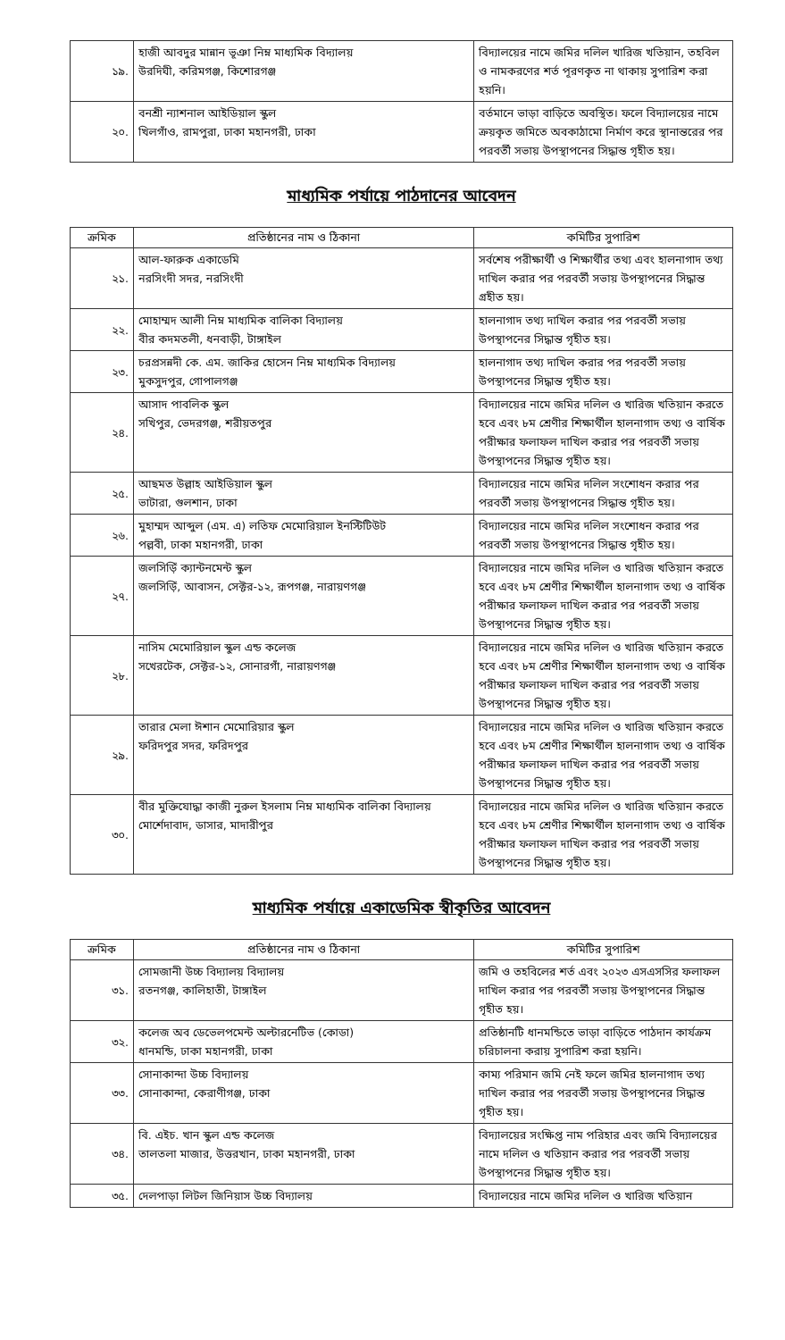| ১৯. | হাজী আবদুর মান্নান ভূঞা নিম্ন মাধ্যমিক বিদ্যালয় উরদিঘী, করিমগঞ্জ, কিশোরগঞ্জ | বিদ্যালয়ের নামে জমির দলিল খারিজ খতিয়ান, তহবিল ও নামকরণের শর্ত পূরণকৃত না থাকায় সুপারিশ করা হয়নি। |
| ২০. | বনশ্রী ন্যাশনাল আইডিয়াল স্কুল খিলগাঁও, রামপুরা, ঢাকা মহানগরী, ঢাকা | বর্তমানে ভাড়া বাড়িতে অবস্থিত। ফলে বিদ্যালয়ের নামে ক্রয়কৃত জমিতে অবকাঠামো নির্মাণ করে স্থানান্তরের পর পরবর্তী সভায় উপস্থাপনের সিদ্ধান্ত গৃহীত হয়। |
মাধ্যমিক পর্যায়ে পাঠদানের আবেদন
| ক্রমিক | প্রতিষ্ঠানের নাম ও ঠিকানা | কমিটির সুপারিশ |
| --- | --- | --- |
| ২১. | আল-ফারুক একাডেমি নরসিংদী সদর, নরসিংদী | সর্বশেষ পরীক্ষার্থী ও শিক্ষার্থীর তথ্য এবং হালনাগাদ তথ্য দাখিল করার পর পরবর্তী সভায় উপস্থাপনের সিদ্ধান্ত গ্রহীত হয়। |
| ২২. | মোহাম্মদ আলী নিম্ন মাধ্যমিক বালিকা বিদ্যালয় বীর কদমতলী, ধনবাড়ী, টাঙ্গাইল | হালনাগাদ তথ্য দাখিল করার পর পরবর্তী সভায় উপস্থাপনের সিদ্ধান্ত গৃহীত হয়। |
| ২৩. | চরপ্রসন্নদী কে. এম. জাকির হোসেন নিম্ন মাধ্যমিক বিদ্যালয় মুকসুদপুর, গোপালগঞ্জ | হালনাগাদ তথ্য দাখিল করার পর পরবর্তী সভায় উপস্থাপনের সিদ্ধান্ত গৃহীত হয়। |
| ২৪. | আসাদ পাবলিক স্কুল সখিপুর, ভেদরগঞ্জ, শরীয়তপুর | বিদ্যালয়ের নামে জমির দলিল ও খারিজ খতিয়ান করতে হবে এবং ৮ম শ্রেণীর শিক্ষার্থীল হালনাগাদ তথ্য ও বার্ষিক পরীক্ষার ফলাফল দাখিল করার পর পরবর্তী সভায় উপস্থাপনের সিদ্ধান্ত গৃহীত হয়। |
| ২৫. | আছমত উল্লাহ আইডিয়াল স্কুল ভাটারা, গুলশান, ঢাকা | বিদ্যালয়ের নামে জমির দলিল সংশোধন করার পর পরবর্তী সভায় উপস্থাপনের সিদ্ধান্ত গৃহীত হয়। |
| ২৬. | মুহাম্মদ আব্দুল (এম. এ) লতিফ মেমোরিয়াল ইনস্টিটিউট পল্লবী, ঢাকা মহানগরী, ঢাকা | বিদ্যালয়ের নামে জমির দলিল সংশোধন করার পর পরবর্তী সভায় উপস্থাপনের সিদ্ধান্ত গৃহীত হয়। |
| ২৭. | জলসিড়িঁ ক্যান্টনমেন্ট স্কুল জলসিড়িঁ, আবাসন, সেক্টর-১২, রূপগঞ্জ, নারায়ণগঞ্জ | বিদ্যালয়ের নামে জমির দলিল ও খারিজ খতিয়ান করতে হবে এবং ৮ম শ্রেণীর শিক্ষার্থীল হালনাগাদ তথ্য ও বার্ষিক পরীক্ষার ফলাফল দাখিল করার পর পরবর্তী সভায় উপস্থাপনের সিদ্ধান্ত গৃহীত হয়। |
| ২৮. | নাসিম মেমোরিয়াল স্কুল এন্ড কলেজ সখেরটেক, সেক্টর-১২, সোনারগাঁ, নারায়ণগঞ্জ | বিদ্যালয়ের নামে জমির দলিল ও খারিজ খতিয়ান করতে হবে এবং ৮ম শ্রেণীর শিক্ষার্থীল হালনাগাদ তথ্য ও বার্ষিক পরীক্ষার ফলাফল দাখিল করার পর পরবর্তী সভায় উপস্থাপনের সিদ্ধান্ত গৃহীত হয়। |
| ২৯. | তারার মেলা ঈশান মেমোরিয়ার স্কুল ফরিদপুর সদর, ফরিদপুর | বিদ্যালয়ের নামে জমির দলিল ও খারিজ খতিয়ান করতে হবে এবং ৮ম শ্রেণীর শিক্ষার্থীল হালনাগাদ তথ্য ও বার্ষিক পরীক্ষার ফলাফল দাখিল করার পর পরবর্তী সভায় উপস্থাপনের সিদ্ধান্ত গৃহীত হয়। |
| ৩০. | বীর মুক্তিযোদ্ধা কাজী নুরুল ইসলাম নিম্ন মাধ্যমিক বালিকা বিদ্যালয় মোর্শেদাবাদ, ডাসার, মাদারীপুর | বিদ্যালয়ের নামে জমির দলিল ও খারিজ খতিয়ান করতে হবে এবং ৮ম শ্রেণীর শিক্ষার্থীল হালনাগাদ তথ্য ও বার্ষিক পরীক্ষার ফলাফল দাখিল করার পর পরবর্তী সভায় উপস্থাপনের সিদ্ধান্ত গৃহীত হয়। |
মাধ্যমিক পর্যায়ে একাডেমিক স্বীকৃতির আবেদন
| ক্রমিক | প্রতিষ্ঠানের নাম ও ঠিকানা | কমিটির সুপারিশ |
| --- | --- | --- |
| ৩১. | সোমজানী উচ্চ বিদ্যালয় বিদ্যালয় রতনগঞ্জ, কালিহাতী, টাঙ্গাইল | জমি ও তহবিলের শর্ত এবং ২০২৩ এসএসসির ফলাফল দাখিল করার পর পরবর্তী সভায় উপস্থাপনের সিদ্ধান্ত গৃহীত হয়। |
| ৩২. | কলেজ অব ডেভেলপমেন্ট অল্টারনেটিভ (কোডা) ধানমন্ডি, ঢাকা মহানগরী, ঢাকা | প্রতিষ্ঠানটি ধানমন্ডিতে ভাড়া বাড়িতে পাঠদান কার্যক্রম চরিচালনা করায় সুপারিশ করা হয়নি। |
| ৩৩. | সোনাকান্দা উচ্চ বিদ্যালয় সোনাকান্দা, কেরাণীগঞ্জ, ঢাকা | কাম্য পরিমান জমি নেই ফলে জমির হালনাগাদ তথ্য দাখিল করার পর পরবর্তী সভায় উপস্থাপনের সিদ্ধান্ত গৃহীত হয়। |
| ৩৪. | বি. এইচ. খান স্কুল এন্ড কলেজ তালতলা মাজার, উত্তরখান, ঢাকা মহানগরী, ঢাকা | বিদ্যালয়ের সংক্ষিপ্ত নাম পরিহার এবং জমি বিদ্যালয়ের নামে দলিল ও খতিয়ান করার পর পরবর্তী সভায় উপস্থাপনের সিদ্ধান্ত গৃহীত হয়। |
| ৩৫. | দেলপাড়া লিটল জিনিয়াস উচ্চ বিদ্যালয় | বিদ্যালয়ের নামে জমির দলিল ও খারিজ খতিয়ান |